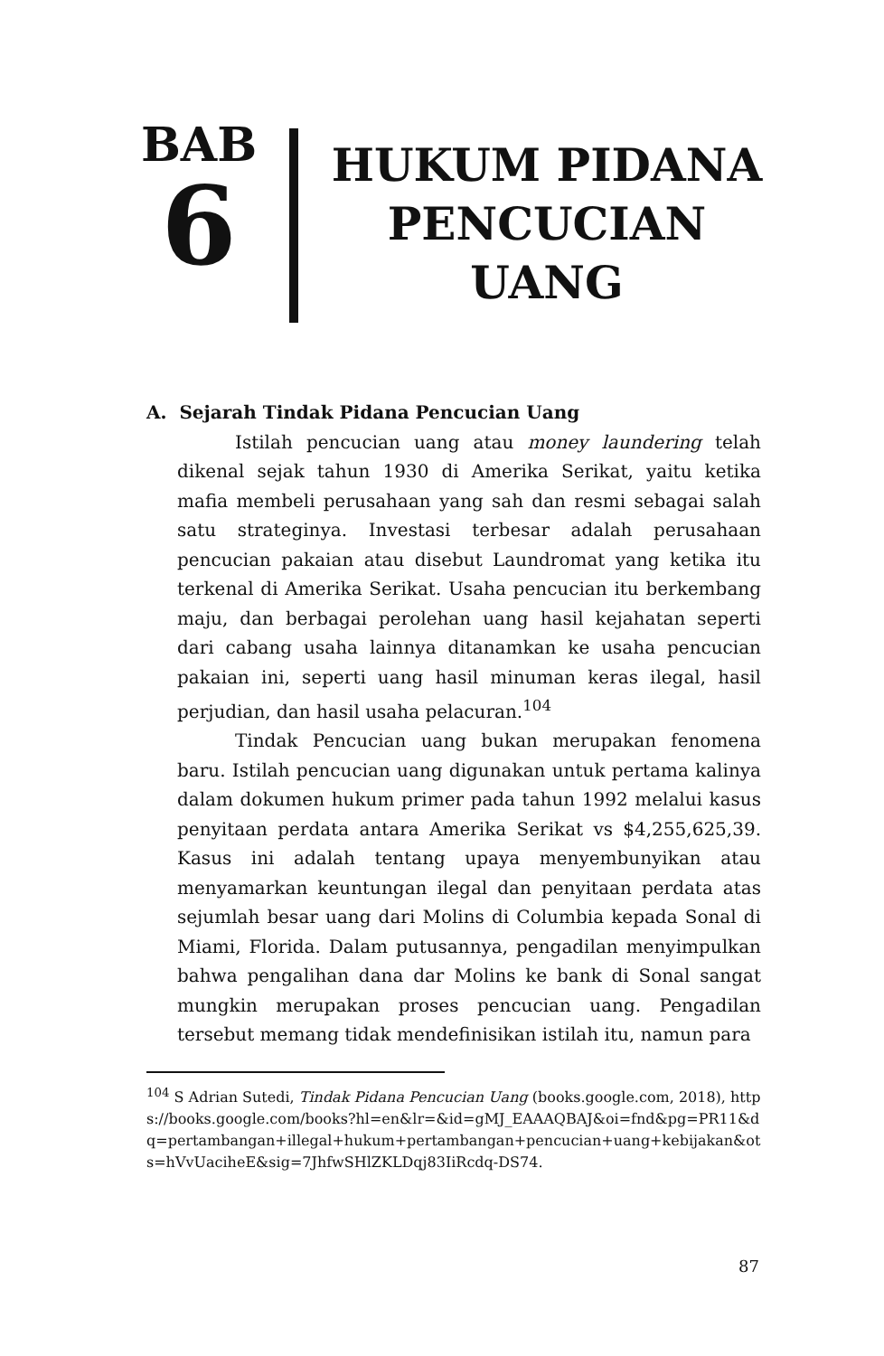BAB
6
HUKUM PIDANA PENCUCIAN UANG
A. Sejarah Tindak Pidana Pencucian Uang
Istilah pencucian uang atau money laundering telah dikenal sejak tahun 1930 di Amerika Serikat, yaitu ketika mafia membeli perusahaan yang sah dan resmi sebagai salah satu strateginya. Investasi terbesar adalah perusahaan pencucian pakaian atau disebut Laundromat yang ketika itu terkenal di Amerika Serikat. Usaha pencucian itu berkembang maju, dan berbagai perolehan uang hasil kejahatan seperti dari cabang usaha lainnya ditanamkan ke usaha pencucian pakaian ini, seperti uang hasil minuman keras ilegal, hasil perjudian, dan hasil usaha pelacuran.<sup>104</sup>
Tindak Pencucian uang bukan merupakan fenomena baru. Istilah pencucian uang digunakan untuk pertama kalinya dalam dokumen hukum primer pada tahun 1992 melalui kasus penyitaan perdata antara Amerika Serikat vs $4,255,625,39. Kasus ini adalah tentang upaya menyembunyikan atau menyamarkan keuntungan ilegal dan penyitaan perdata atas sejumlah besar uang dari Molins di Columbia kepada Sonal di Miami, Florida. Dalam putusannya, pengadilan menyimpulkan bahwa pengalihan dana dar Molins ke bank di Sonal sangat mungkin merupakan proses pencucian uang. Pengadilan tersebut memang tidak mendefinisikan istilah itu, namun para
<sup>104</sup> S Adrian Sutedi, Tindak Pidana Pencucian Uang (books.google.com, 2018), https://books.google.com/books?hl=en&lr=&id=gMJ_EAAAQBAJ&oi=fnd&pg=PR11&dq=pertambangan+illegal+hukum+pertambangan+pencucian+uang+kebijakan&ots=hVvUaciheE&sig=7JhfwSHlZKLDqj83IiRcdq-DS74.
87